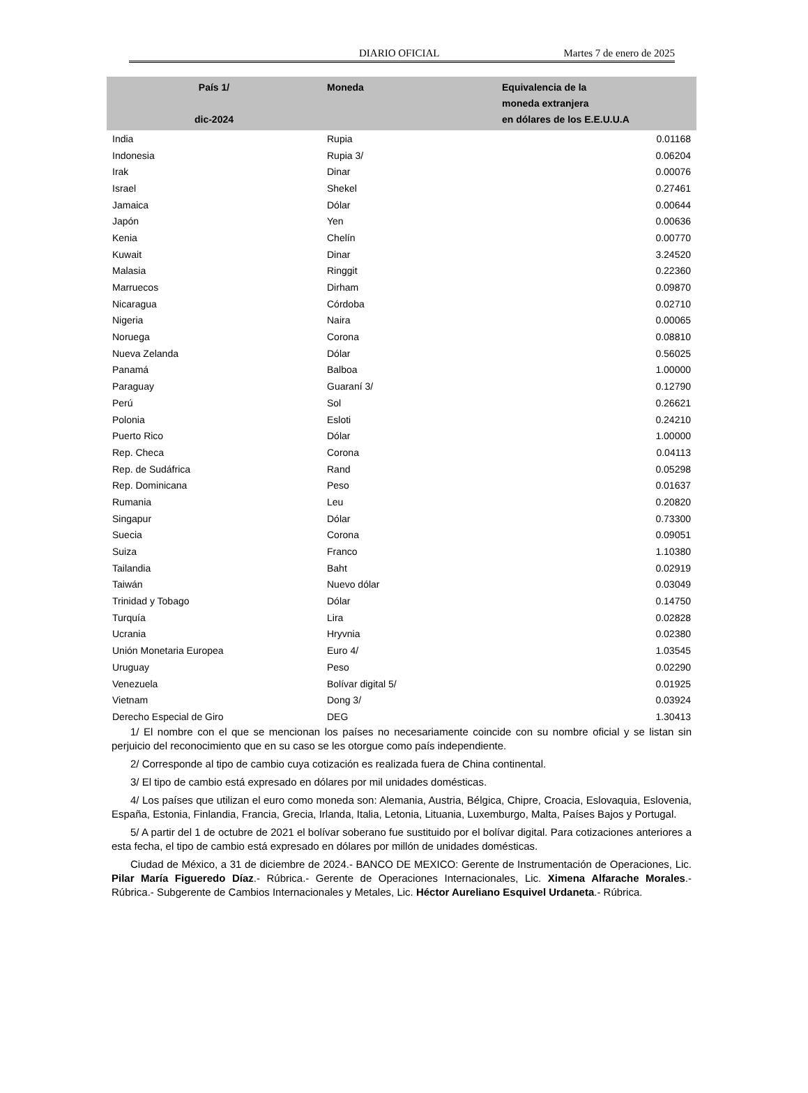DIARIO OFICIAL Martes 7 de enero de 2025
| País 1/ dic-2024 | Moneda | Equivalencia de la moneda extranjera en dólares de los E.E.U.U.A |
| --- | --- | --- |
| India | Rupia | 0.01168 |
| Indonesia | Rupia 3/ | 0.06204 |
| Irak | Dinar | 0.00076 |
| Israel | Shekel | 0.27461 |
| Jamaica | Dólar | 0.00644 |
| Japón | Yen | 0.00636 |
| Kenia | Chelín | 0.00770 |
| Kuwait | Dinar | 3.24520 |
| Malasia | Ringgit | 0.22360 |
| Marruecos | Dirham | 0.09870 |
| Nicaragua | Córdoba | 0.02710 |
| Nigeria | Naira | 0.00065 |
| Noruega | Corona | 0.08810 |
| Nueva Zelanda | Dólar | 0.56025 |
| Panamá | Balboa | 1.00000 |
| Paraguay | Guaraní 3/ | 0.12790 |
| Perú | Sol | 0.26621 |
| Polonia | Esloti | 0.24210 |
| Puerto Rico | Dólar | 1.00000 |
| Rep. Checa | Corona | 0.04113 |
| Rep. de Sudáfrica | Rand | 0.05298 |
| Rep. Dominicana | Peso | 0.01637 |
| Rumania | Leu | 0.20820 |
| Singapur | Dólar | 0.73300 |
| Suecia | Corona | 0.09051 |
| Suiza | Franco | 1.10380 |
| Tailandia | Baht | 0.02919 |
| Taiwán | Nuevo dólar | 0.03049 |
| Trinidad y Tobago | Dólar | 0.14750 |
| Turquía | Lira | 0.02828 |
| Ucrania | Hryvnia | 0.02380 |
| Unión Monetaria Europea | Euro 4/ | 1.03545 |
| Uruguay | Peso | 0.02290 |
| Venezuela | Bolívar digital 5/ | 0.01925 |
| Vietnam | Dong 3/ | 0.03924 |
| Derecho Especial de Giro | DEG | 1.30413 |
1/ El nombre con el que se mencionan los países no necesariamente coincide con su nombre oficial y se listan sin perjuicio del reconocimiento que en su caso se les otorgue como país independiente.
2/ Corresponde al tipo de cambio cuya cotización es realizada fuera de China continental.
3/ El tipo de cambio está expresado en dólares por mil unidades domésticas.
4/ Los países que utilizan el euro como moneda son: Alemania, Austria, Bélgica, Chipre, Croacia, Eslovaquia, Eslovenia, España, Estonia, Finlandia, Francia, Grecia, Irlanda, Italia, Letonia, Lituania, Luxemburgo, Malta, Países Bajos y Portugal.
5/ A partir del 1 de octubre de 2021 el bolívar soberano fue sustituido por el bolívar digital. Para cotizaciones anteriores a esta fecha, el tipo de cambio está expresado en dólares por millón de unidades domésticas.
Ciudad de México, a 31 de diciembre de 2024.- BANCO DE MEXICO: Gerente de Instrumentación de Operaciones, Lic. Pilar María Figueredo Díaz.- Rúbrica.- Gerente de Operaciones Internacionales, Lic. Ximena Alfarache Morales.- Rúbrica.- Subgerente de Cambios Internacionales y Metales, Lic. Héctor Aureliano Esquivel Urdaneta.- Rúbrica.